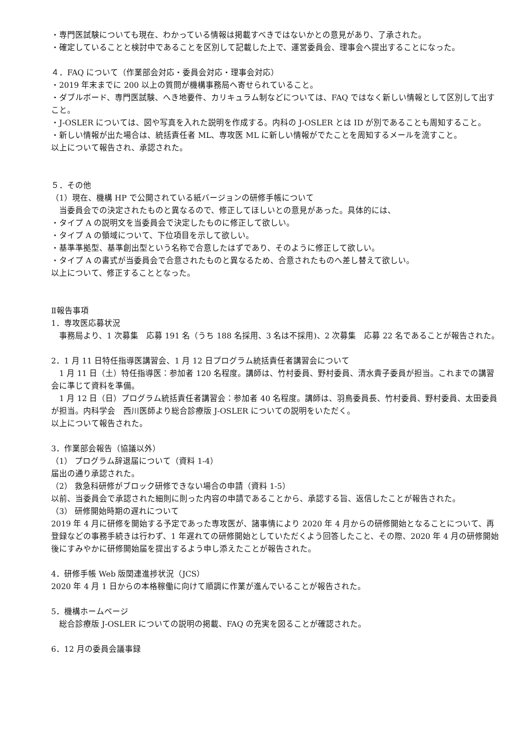・専門医試験についても現在、わかっている情報は掲載すべきではないかとの意見があり、了承された。
・確定していることと検討中であることを区別して記載した上で、運営委員会、理事会へ提出することになった。
４．FAQ について（作業部会対応・委員会対応・理事会対応）
・2019 年末までに 200 以上の質問が機構事務局へ寄せられていること。
・ダブルボード、専門医試験、へき地要件、カリキュラム制などについては、FAQ ではなく新しい情報として区別して出すこと。
・J-OSLER については、図や写真を入れた説明を作成する。内科の J-OSLER とは ID が別であることも周知すること。
・新しい情報が出た場合は、統括責任者 ML、専攻医 ML に新しい情報がでたことを周知するメールを流すこと。
以上について報告され、承認された。
５．その他
（1）現在、機構 HP で公開されている紙バージョンの研修手帳について
　当委員会での決定されたものと異なるので、修正してほしいとの意見があった。具体的には、
・タイプ A の説明文を当委員会で決定したものに修正して欲しい。
・タイプ A の領域について、下位項目を示して欲しい。
・基準準拠型、基準創出型という名称で合意したはずであり、そのように修正して欲しい。
・タイプ A の書式が当委員会で合意されたものと異なるため、合意されたものへ差し替えて欲しい。
以上について、修正することとなった。
Ⅱ報告事項
1．専攻医応募状況
　事務局より、1 次募集　応募 191 名（うち 188 名採用、3 名は不採用)、2 次募集　応募 22 名であることが報告された。
2．1 月 11 日特任指導医講習会、1 月 12 日プログラム統括責任者講習会について
　1 月 11 日（土）特任指導医：参加者 120 名程度。講師は、竹村委員、野村委員、清水貴子委員が担当。これまでの講習会に準じて資料を準備。
　1 月 12 日（日）プログラム統括責任者講習会：参加者 40 名程度。講師は、羽鳥委員長、竹村委員、野村委員、太田委員が担当。内科学会　西川医師より総合診療版 J-OSLER についての説明をいただく。
以上について報告された。
3．作業部会報告（協議以外）
（1） プログラム辞退届について（資料 1-4）
届出の通り承認された。
（2） 救急科研修がブロック研修できない場合の申請（資料 1-5）
以前、当委員会で承認された細則に則った内容の申請であることから、承認する旨、返信したことが報告された。
（3） 研修開始時期の遅れについて
2019 年 4 月に研修を開始する予定であった専攻医が、諸事情により 2020 年 4 月からの研修開始となることについて、再登録などの事務手続きは行わず、1 年遅れての研修開始としていただくよう回答したこと、その際、2020 年 4 月の研修開始後にすみやかに研修開始届を提出するよう申し添えたことが報告された。
4．研修手帳 Web 版関連進捗状況（JCS）
2020 年 4 月 1 日からの本格稼働に向けて順調に作業が進んでいることが報告された。
5．機構ホームページ
　総合診療版 J-OSLER についての説明の掲載、FAQ の充実を図ることが確認された。
6．12 月の委員会議事録